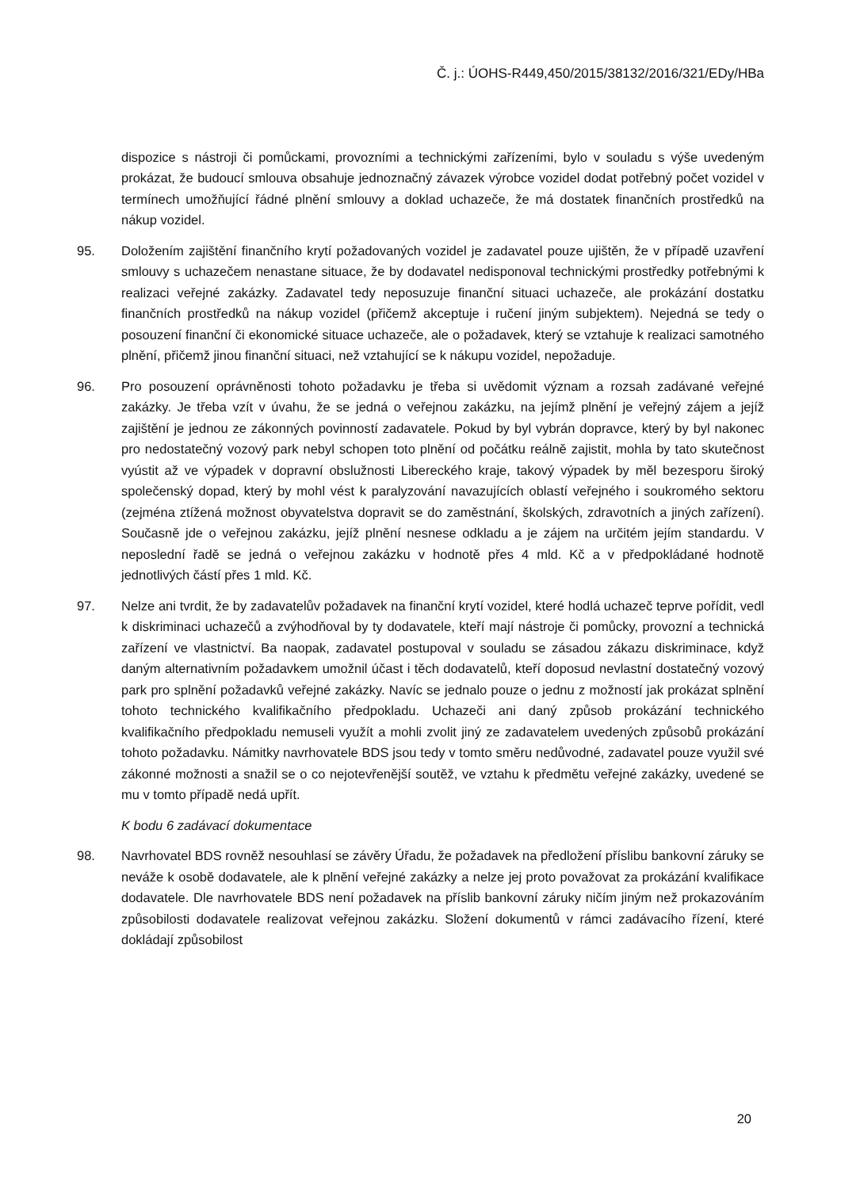Č. j.: ÚOHS-R449,450/2015/38132/2016/321/EDy/HBa
dispozice s nástroji či pomůckami, provozními a technickými zařízeními, bylo v souladu s výše uvedeným prokázat, že budoucí smlouva obsahuje jednoznačný závazek výrobce vozidel dodat potřebný počet vozidel v termínech umožňující řádné plnění smlouvy a doklad uchazeče, že má dostatek finančních prostředků na nákup vozidel.
95. Doložením zajištění finančního krytí požadovaných vozidel je zadavatel pouze ujištěn, že v případě uzavření smlouvy s uchazečem nenastane situace, že by dodavatel nedisponoval technickými prostředky potřebnými k realizaci veřejné zakázky. Zadavatel tedy neposuzuje finanční situaci uchazeče, ale prokázání dostatku finančních prostředků na nákup vozidel (přičemž akceptuje i ručení jiným subjektem). Nejedná se tedy o posouzení finanční či ekonomické situace uchazeče, ale o požadavek, který se vztahuje k realizaci samotného plnění, přičemž jinou finanční situaci, než vztahující se k nákupu vozidel, nepožaduje.
96. Pro posouzení oprávněnosti tohoto požadavku je třeba si uvědomit význam a rozsah zadávané veřejné zakázky. Je třeba vzít v úvahu, že se jedná o veřejnou zakázku, na jejímž plnění je veřejný zájem a jejíž zajištění je jednou ze zákonných povinností zadavatele. Pokud by byl vybrán dopravce, který by byl nakonec pro nedostatečný vozový park nebyl schopen toto plnění od počátku reálně zajistit, mohla by tato skutečnost vyústit až ve výpadek v dopravní obslužnosti Libereckého kraje, takový výpadek by měl bezesporu široký společenský dopad, který by mohl vést k paralyzování navazujících oblastí veřejného i soukromého sektoru (zejména ztížená možnost obyvatelstva dopravit se do zaměstnání, školských, zdravotních a jiných zařízení). Současně jde o veřejnou zakázku, jejíž plnění nesnese odkladu a je zájem na určitém jejím standardu. V neposlední řadě se jedná o veřejnou zakázku v hodnotě přes 4 mld. Kč a v předpokládané hodnotě jednotlivých částí přes 1 mld. Kč.
97. Nelze ani tvrdit, že by zadavatelův požadavek na finanční krytí vozidel, které hodlá uchazeč teprve pořídit, vedl k diskriminaci uchazečů a zvýhodňoval by ty dodavatele, kteří mají nástroje či pomůcky, provozní a technická zařízení ve vlastnictví. Ba naopak, zadavatel postupoval v souladu se zásadou zákazu diskriminace, když daným alternativním požadavkem umožnil účast i těch dodavatelů, kteří doposud nevlastní dostatečný vozový park pro splnění požadavků veřejné zakázky. Navíc se jednalo pouze o jednu z možností jak prokázat splnění tohoto technického kvalifikačního předpokladu. Uchazeči ani daný způsob prokázání technického kvalifikačního předpokladu nemuseli využít a mohli zvolit jiný ze zadavatelem uvedených způsobů prokázání tohoto požadavku. Námitky navrhovatele BDS jsou tedy v tomto směru nedůvodné, zadavatel pouze využil své zákonné možnosti a snažil se o co nejotevřenější soutěž, ve vztahu k předmětu veřejné zakázky, uvedené se mu v tomto případě nedá upřít.
K bodu 6 zadávací dokumentace
98. Navrhovatel BDS rovněž nesouhlasí se závěry Úřadu, že požadavek na předložení příslibu bankovní záruky se neváže k osobě dodavatele, ale k plnění veřejné zakázky a nelze jej proto považovat za prokázání kvalifikace dodavatele. Dle navrhovatele BDS není požadavek na příslib bankovní záruky ničím jiným než prokazováním způsobilosti dodavatele realizovat veřejnou zakázku. Složení dokumentů v rámci zadávacího řízení, které dokládají způsobilost
20